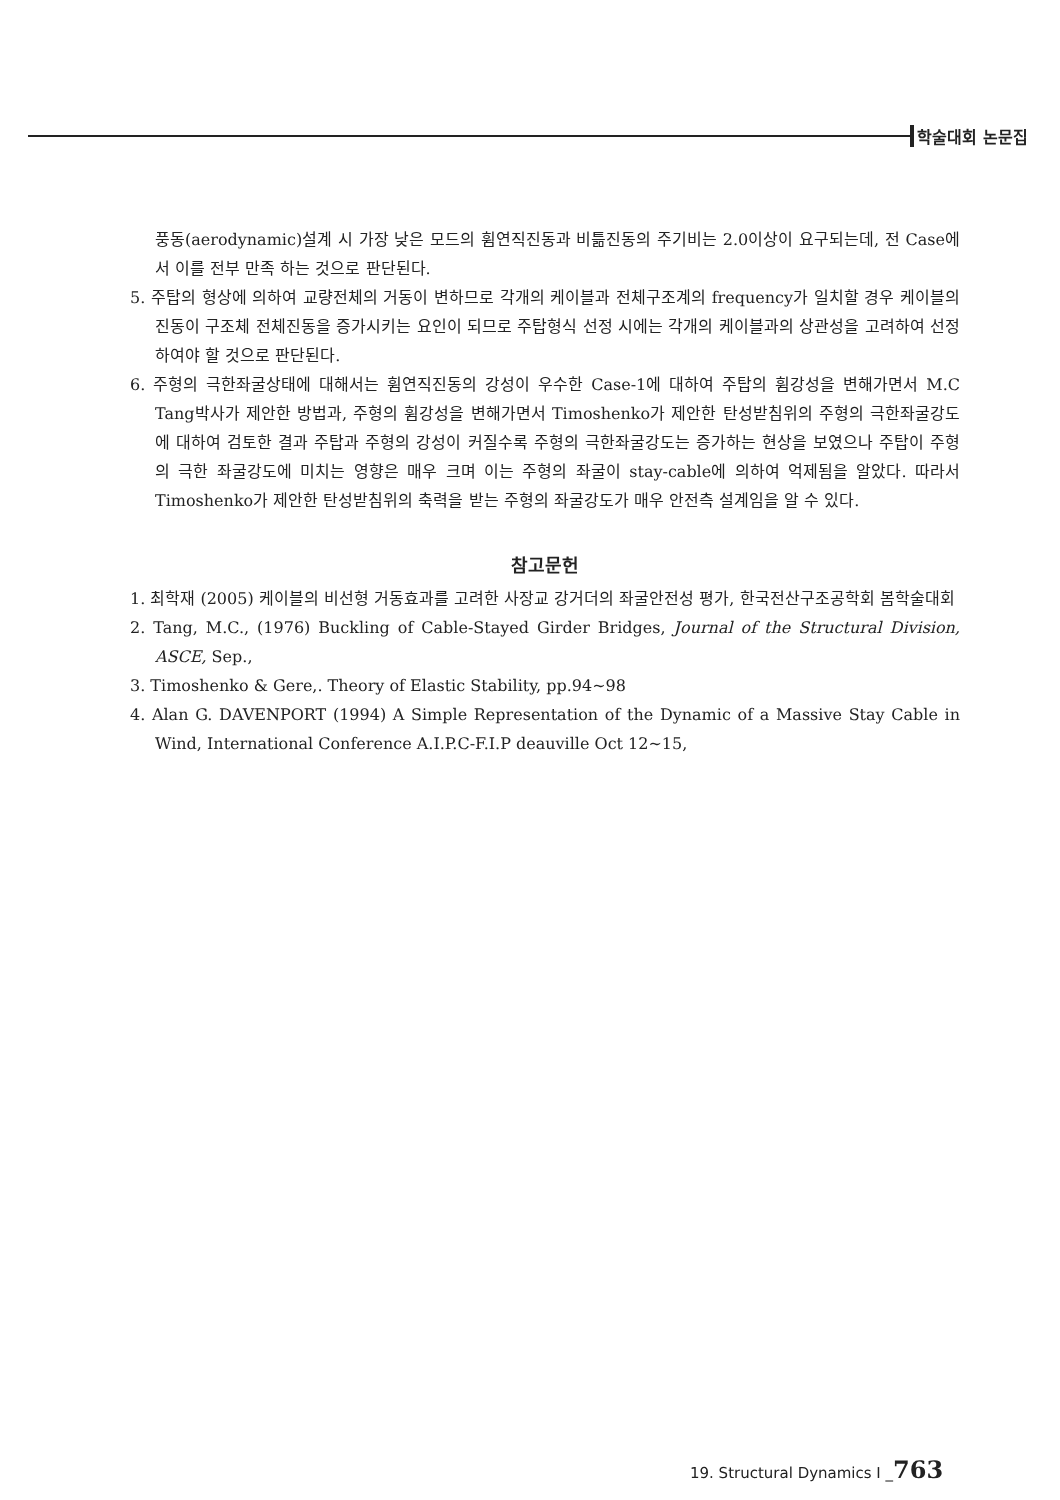학술대회 논문집
풍동(aerodynamic)설계 시 가장 낮은 모드의 휨연직진동과 비틂진동의 주기비는 2.0이상이 요구되는데, 전 Case에서 이를 전부 만족 하는 것으로 판단된다.
5. 주탑의 형상에 의하여 교량전체의 거동이 변하므로 각개의 케이블과 전체구조계의 frequency가 일치할 경우 케이블의 진동이 구조체 전체진동을 증가시키는 요인이 되므로 주탑형식 선정 시에는 각개의 케이블과의 상관성을 고려하여 선정하여야 할 것으로 판단된다.
6. 주형의 극한좌굴상태에 대해서는 휨연직진동의 강성이 우수한 Case-1에 대하여 주탑의 휨강성을 변해가면서 M.C Tang박사가 제안한 방법과, 주형의 휨강성을 변해가면서 Timoshenko가 제안한 탄성받침위의 주형의 극한좌굴강도에 대하여 검토한 결과 주탑과 주형의 강성이 커질수록 주형의 극한좌굴강도는 증가하는 현상을 보였으나 주탑이 주형의 극한 좌굴강도에 미치는 영향은 매우 크며 이는 주형의 좌굴이 stay-cable에 의하여 억제됨을 알았다. 따라서 Timoshenko가 제안한 탄성받침위의 축력을 받는 주형의 좌굴강도가 매우 안전측 설계임을 알 수 있다.
참고문헌
1. 최학재 (2005) 케이블의 비선형 거동효과를 고려한 사장교 강거더의 좌굴안전성 평가, 한국전산구조공학회 봄학술대회
2. Tang, M.C., (1976) Buckling of Cable-Stayed Girder Bridges, Journal of the Structural Division, ASCE, Sep.,
3. Timoshenko & Gere,. Theory of Elastic Stability, pp.94~98
4. Alan G. DAVENPORT (1994) A Simple Representation of the Dynamic of a Massive Stay Cable in Wind, International Conference A.I.P.C-F.I.P deauville Oct 12~15,
19. Structural Dynamics I _763